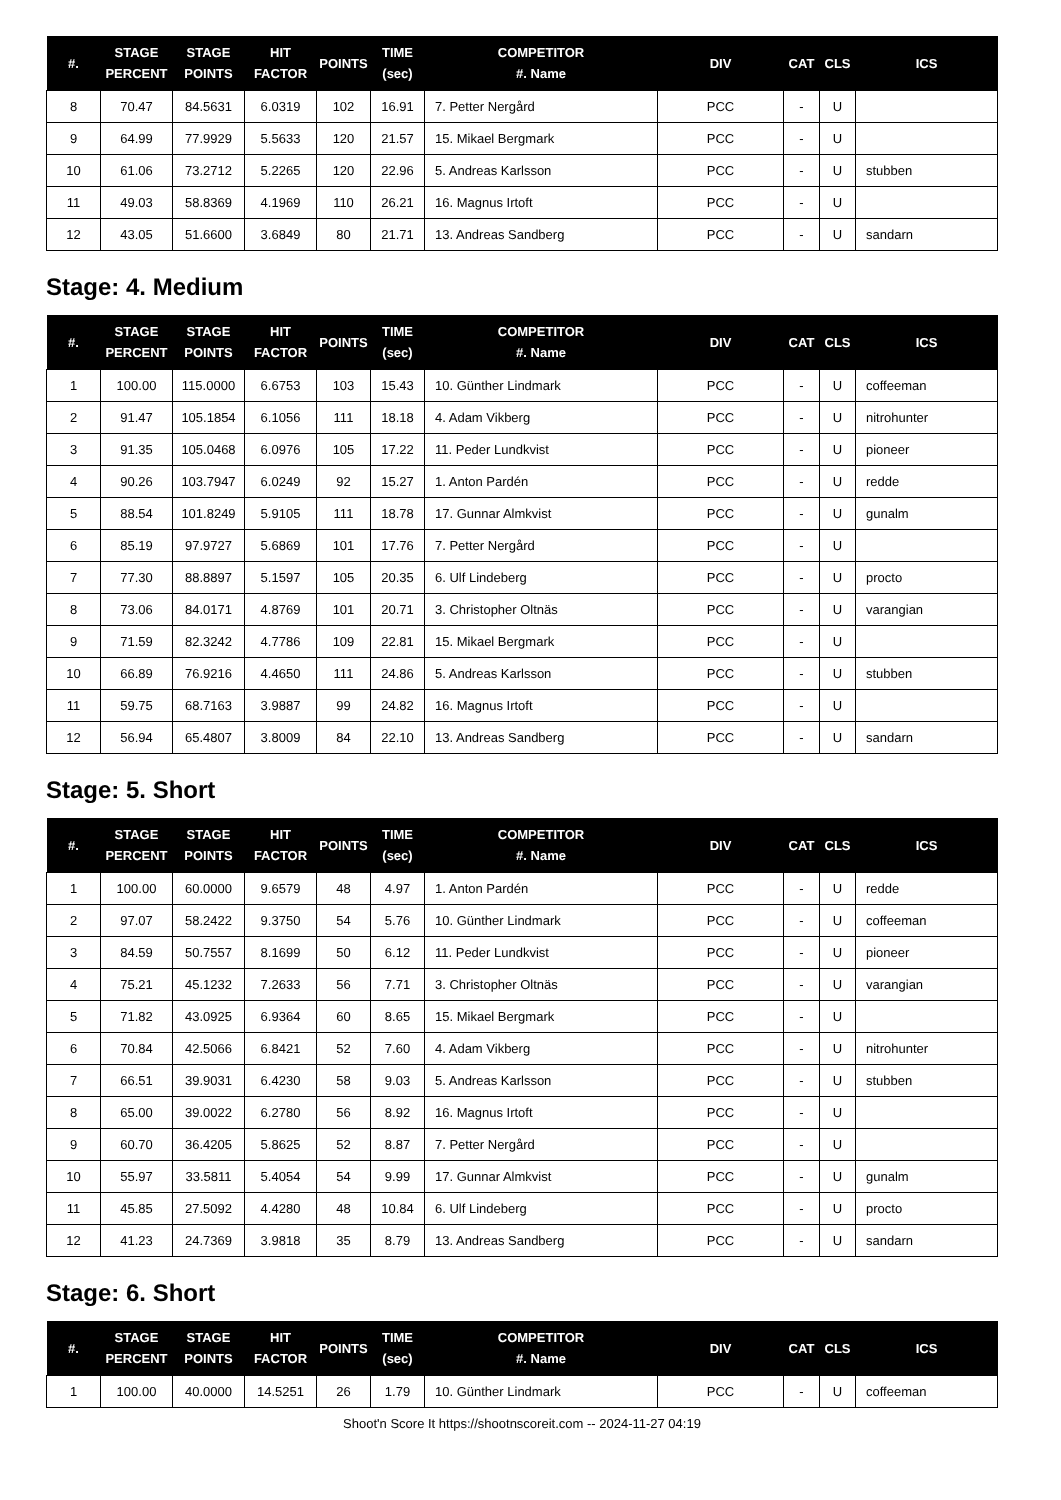| #. | STAGE PERCENT | STAGE POINTS | HIT FACTOR | POINTS | TIME (sec) | COMPETITOR #. Name | DIV | CAT | CLS | ICS |
| --- | --- | --- | --- | --- | --- | --- | --- | --- | --- | --- |
| 8 | 70.47 | 84.5631 | 6.0319 | 102 | 16.91 | 7. Petter Nergård | PCC | - | U | |
| 9 | 64.99 | 77.9929 | 5.5633 | 120 | 21.57 | 15. Mikael Bergmark | PCC | - | U | |
| 10 | 61.06 | 73.2712 | 5.2265 | 120 | 22.96 | 5. Andreas Karlsson | PCC | - | U | stubben |
| 11 | 49.03 | 58.8369 | 4.1969 | 110 | 26.21 | 16. Magnus Irtoft | PCC | - | U | |
| 12 | 43.05 | 51.6600 | 3.6849 | 80 | 21.71 | 13. Andreas Sandberg | PCC | - | U | sandarn |
Stage: 4. Medium
| #. | STAGE PERCENT | STAGE POINTS | HIT FACTOR | POINTS | TIME (sec) | COMPETITOR #. Name | DIV | CAT | CLS | ICS |
| --- | --- | --- | --- | --- | --- | --- | --- | --- | --- | --- |
| 1 | 100.00 | 115.0000 | 6.6753 | 103 | 15.43 | 10. Günther Lindmark | PCC | - | U | coffeeman |
| 2 | 91.47 | 105.1854 | 6.1056 | 111 | 18.18 | 4. Adam Vikberg | PCC | - | U | nitrohunter |
| 3 | 91.35 | 105.0468 | 6.0976 | 105 | 17.22 | 11. Peder Lundkvist | PCC | - | U | pioneer |
| 4 | 90.26 | 103.7947 | 6.0249 | 92 | 15.27 | 1. Anton Pardén | PCC | - | U | redde |
| 5 | 88.54 | 101.8249 | 5.9105 | 111 | 18.78 | 17. Gunnar Almkvist | PCC | - | U | gunalm |
| 6 | 85.19 | 97.9727 | 5.6869 | 101 | 17.76 | 7. Petter Nergård | PCC | - | U | |
| 7 | 77.30 | 88.8897 | 5.1597 | 105 | 20.35 | 6. Ulf Lindeberg | PCC | - | U | procto |
| 8 | 73.06 | 84.0171 | 4.8769 | 101 | 20.71 | 3. Christopher Oltnäs | PCC | - | U | varangian |
| 9 | 71.59 | 82.3242 | 4.7786 | 109 | 22.81 | 15. Mikael Bergmark | PCC | - | U | |
| 10 | 66.89 | 76.9216 | 4.4650 | 111 | 24.86 | 5. Andreas Karlsson | PCC | - | U | stubben |
| 11 | 59.75 | 68.7163 | 3.9887 | 99 | 24.82 | 16. Magnus Irtoft | PCC | - | U | |
| 12 | 56.94 | 65.4807 | 3.8009 | 84 | 22.10 | 13. Andreas Sandberg | PCC | - | U | sandarn |
Stage: 5. Short
| #. | STAGE PERCENT | STAGE POINTS | HIT FACTOR | POINTS | TIME (sec) | COMPETITOR #. Name | DIV | CAT | CLS | ICS |
| --- | --- | --- | --- | --- | --- | --- | --- | --- | --- | --- |
| 1 | 100.00 | 60.0000 | 9.6579 | 48 | 4.97 | 1. Anton Pardén | PCC | - | U | redde |
| 2 | 97.07 | 58.2422 | 9.3750 | 54 | 5.76 | 10. Günther Lindmark | PCC | - | U | coffeeman |
| 3 | 84.59 | 50.7557 | 8.1699 | 50 | 6.12 | 11. Peder Lundkvist | PCC | - | U | pioneer |
| 4 | 75.21 | 45.1232 | 7.2633 | 56 | 7.71 | 3. Christopher Oltnäs | PCC | - | U | varangian |
| 5 | 71.82 | 43.0925 | 6.9364 | 60 | 8.65 | 15. Mikael Bergmark | PCC | - | U | |
| 6 | 70.84 | 42.5066 | 6.8421 | 52 | 7.60 | 4. Adam Vikberg | PCC | - | U | nitrohunter |
| 7 | 66.51 | 39.9031 | 6.4230 | 58 | 9.03 | 5. Andreas Karlsson | PCC | - | U | stubben |
| 8 | 65.00 | 39.0022 | 6.2780 | 56 | 8.92 | 16. Magnus Irtoft | PCC | - | U | |
| 9 | 60.70 | 36.4205 | 5.8625 | 52 | 8.87 | 7. Petter Nergård | PCC | - | U | |
| 10 | 55.97 | 33.5811 | 5.4054 | 54 | 9.99 | 17. Gunnar Almkvist | PCC | - | U | gunalm |
| 11 | 45.85 | 27.5092 | 4.4280 | 48 | 10.84 | 6. Ulf Lindeberg | PCC | - | U | procto |
| 12 | 41.23 | 24.7369 | 3.9818 | 35 | 8.79 | 13. Andreas Sandberg | PCC | - | U | sandarn |
Stage: 6. Short
| #. | STAGE PERCENT | STAGE POINTS | HIT FACTOR | POINTS | TIME (sec) | COMPETITOR #. Name | DIV | CAT | CLS | ICS |
| --- | --- | --- | --- | --- | --- | --- | --- | --- | --- | --- |
| 1 | 100.00 | 40.0000 | 14.5251 | 26 | 1.79 | 10. Günther Lindmark | PCC | - | U | coffeeman |
Shoot'n Score It https://shootnscoreit.com -- 2024-11-27 04:19